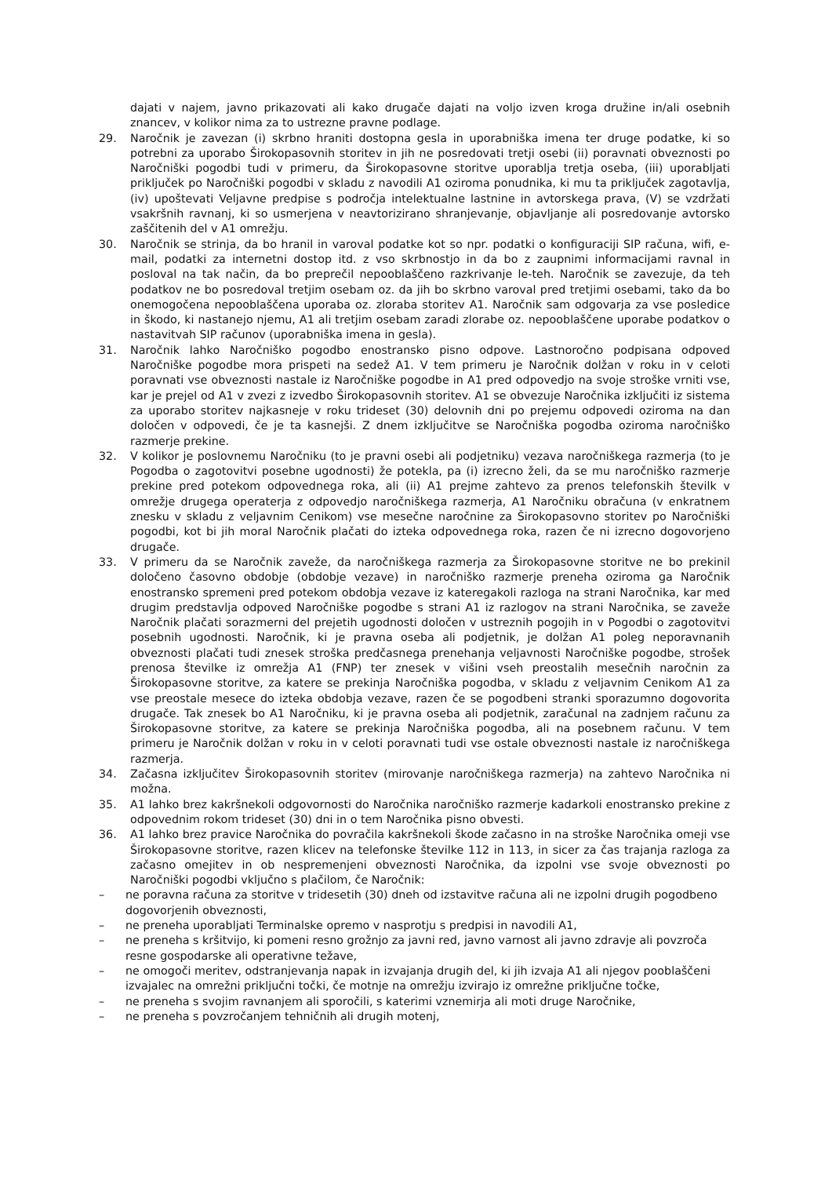dajati v najem, javno prikazovati ali kako drugače dajati na voljo izven kroga družine in/ali osebnih znancev, v kolikor nima za to ustrezne pravne podlage.
29. Naročnik je zavezan (i) skrbno hraniti dostopna gesla in uporabniška imena ter druge podatke, ki so potrebni za uporabo Širokopasovnih storitev in jih ne posredovati tretji osebi (ii) poravnati obveznosti po Naročniški pogodbi tudi v primeru, da Širokopasovne storitve uporablja tretja oseba, (iii) uporabljati priključek po Naročniški pogodbi v skladu z navodili A1 oziroma ponudnika, ki mu ta priključek zagotavlja, (iv) upoštevati Veljavne predpise s področja intelektualne lastnine in avtorskega prava, (V) se vzdržati vsakršnih ravnanj, ki so usmerjena v neavtorizirano shranjevanje, objavljanje ali posredovanje avtorsko zaščitenih del v A1 omrežju.
30. Naročnik se strinja, da bo hranil in varoval podatke kot so npr. podatki o konfiguraciji SIP računa, wifi, e-mail, podatki za internetni dostop itd. z vso skrbnostjo in da bo z zaupnimi informacijami ravnal in posloval na tak način, da bo preprečil nepooblaščeno razkrivanje le-teh. Naročnik se zavezuje, da teh podatkov ne bo posredoval tretjim osebam oz. da jih bo skrbno varoval pred tretjimi osebami, tako da bo onemogočena nepooblaščena uporaba oz. zloraba storitev A1. Naročnik sam odgovarja za vse posledice in škodo, ki nastanejo njemu, A1 ali tretjim osebam zaradi zlorabe oz. nepooblaščene uporabe podatkov o nastavitvah SIP računov (uporabniška imena in gesla).
31. Naročnik lahko Naročniško pogodbo enostransko pisno odpove. Lastnoročno podpisana odpoved Naročniške pogodbe mora prispeti na sedež A1. V tem primeru je Naročnik dolžan v roku in v celoti poravnati vse obveznosti nastale iz Naročniške pogodbe in A1 pred odpovedjo na svoje stroške vrniti vse, kar je prejel od A1 v zvezi z izvedbo Širokopasovnih storitev. A1 se obvezuje Naročnika izključiti iz sistema za uporabo storitev najkasneje v roku trideset (30) delovnih dni po prejemu odpovedi oziroma na dan določen v odpovedi, če je ta kasnejši. Z dnem izključitve se Naročniška pogodba oziroma naročniško razmerje prekine.
32. V kolikor je poslovnemu Naročniku (to je pravni osebi ali podjetniku) vezava naročniškega razmerja (to je Pogodba o zagotovitvi posebne ugodnosti) že potekla, pa (i) izrecno želi, da se mu naročniško razmerje prekine pred potekom odpovednega roka, ali (ii) A1 prejme zahtevo za prenos telefonskih številk v omrežje drugega operaterja z odpovedjo naročniškega razmerja, A1 Naročniku obračuna (v enkratnem znesku v skladu z veljavnim Cenikom) vse mesečne naročnine za Širokopasovno storitev po Naročniški pogodbi, kot bi jih moral Naročnik plačati do izteka odpovednega roka, razen če ni izrecno dogovorjeno drugače.
33. V primeru da se Naročnik zaveže, da naročniškega razmerja za Širokopasovne storitve ne bo prekinil določeno časovno obdobje (obdobje vezave) in naročniško razmerje preneha oziroma ga Naročnik enostransko spremeni pred potekom obdobja vezave iz kateregakoli razloga na strani Naročnika, kar med drugim predstavlja odpoved Naročniške pogodbe s strani A1 iz razlogov na strani Naročnika, se zaveže Naročnik plačati sorazmerni del prejetih ugodnosti določen v ustreznih pogojih in v Pogodbi o zagotovitvi posebnih ugodnosti. Naročnik, ki je pravna oseba ali podjetnik, je dolžan A1 poleg neporavnanih obveznosti plačati tudi znesek stroška predčasnega prenehanja veljavnosti Naročniške pogodbe, strošek prenosa številke iz omrežja A1 (FNP) ter znesek v višini vseh preostalih mesečnih naročnin za Širokopasovne storitve, za katere se prekinja Naročniška pogodba, v skladu z veljavnim Cenikom A1 za vse preostale mesece do izteka obdobja vezave, razen če se pogodbeni stranki sporazumno dogovorita drugače. Tak znesek bo A1 Naročniku, ki je pravna oseba ali podjetnik, zaračunal na zadnjem računu za Širokopasovne storitve, za katere se prekinja Naročniška pogodba, ali na posebnem računu. V tem primeru je Naročnik dolžan v roku in v celoti poravnati tudi vse ostale obveznosti nastale iz naročniškega razmerja.
34. Začasna izključitev Širokopasovnih storitev (mirovanje naročniškega razmerja) na zahtevo Naročnika ni možna.
35. A1 lahko brez kakršnekoli odgovornosti do Naročnika naročniško razmerje kadarkoli enostransko prekine z odpovednim rokom trideset (30) dni in o tem Naročnika pisno obvesti.
36. A1 lahko brez pravice Naročnika do povračila kakršnekoli škode začasno in na stroške Naročnika omeji vse Širokopasovne storitve, razen klicev na telefonske številke 112 in 113, in sicer za čas trajanja razloga za začasno omejitev in ob nespremenjeni obveznosti Naročnika, da izpolni vse svoje obveznosti po Naročniški pogodbi vključno s plačilom, če Naročnik:
– ne poravna računa za storitve v tridesetih (30) dneh od izstavitve računa ali ne izpolni drugih pogodbeno dogovorjenih obveznosti,
– ne preneha uporabljati Terminalske opremo v nasprotju s predpisi in navodili A1,
– ne preneha s kršitvijo, ki pomeni resno grožnjo za javni red, javno varnost ali javno zdravje ali povzroča resne gospodarske ali operativne težave,
– ne omogoči meritev, odstranjevanja napak in izvajanja drugih del, ki jih izvaja A1 ali njegov pooblaščeni izvajalec na omrežni priključni točki, če motnje na omrežju izvirajo iz omrežne priključne točke,
– ne preneha s svojim ravnanjem ali sporočili, s katerimi vznemirja ali moti druge Naročnike,
– ne preneha s povzročanjem tehničnih ali drugih motenj,